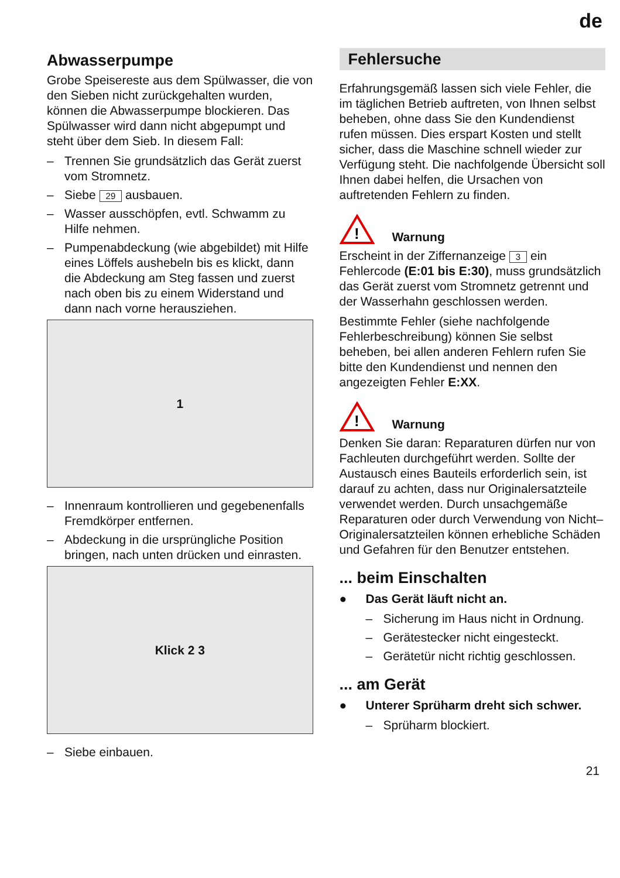de
Abwasserpumpe
Grobe Speisereste aus dem Spülwasser, die von den Sieben nicht zurückgehalten wurden, können die Abwasserpumpe blockieren. Das Spülwasser wird dann nicht abgepumpt und steht über dem Sieb. In diesem Fall:
– Trennen Sie grundsätzlich das Gerät zuerst vom Stromnetz.
– Siebe 29 ausbauen.
– Wasser ausschöpfen, evtl. Schwamm zu Hilfe nehmen.
– Pumpenabdeckung (wie abgebildet) mit Hilfe eines Löffels aushebeln bis es klickt, dann die Abdeckung am Steg fassen und zuerst nach oben bis zu einem Widerstand und dann nach vorne herausziehen.
1
– Innenraum kontrollieren und gegebenenfalls Fremdkörper entfernen.
– Abdeckung in die ursprüngliche Position bringen, nach unten drücken und einrasten.
Klick 2 3
– Siebe einbauen.
Fehlersuche
Erfahrungsgemäß lassen sich viele Fehler, die im täglichen Betrieb auftreten, von Ihnen selbst beheben, ohne dass Sie den Kundendienst rufen müssen. Dies erspart Kosten und stellt sicher, dass die Maschine schnell wieder zur Verfügung steht. Die nachfolgende Übersicht soll Ihnen dabei helfen, die Ursachen von auftretenden Fehlern zu finden.
!
Warnung
Erscheint in der Ziffernanzeige 3 ein Fehlercode (E:01 bis E:30), muss grundsätzlich das Gerät zuerst vom Stromnetz getrennt und der Wasserhahn geschlossen werden.
Bestimmte Fehler (siehe nachfolgende Fehlerbeschreibung) können Sie selbst beheben, bei allen anderen Fehlern rufen Sie bitte den Kundendienst und nennen den angezeigten Fehler E:XX.
!
Warnung
Denken Sie daran: Reparaturen dürfen nur von Fachleuten durchgeführt werden. Sollte der Austausch eines Bauteils erforderlich sein, ist darauf zu achten, dass nur Originalersatzteile verwendet werden. Durch unsachgemäße Reparaturen oder durch Verwendung von Nicht–Originalersatzteilen können erhebliche Schäden und Gefahren für den Benutzer entstehen.
... beim Einschalten
● Das Gerät läuft nicht an.
– Sicherung im Haus nicht in Ordnung.
– Gerätestecker nicht eingesteckt.
– Gerätetür nicht richtig geschlossen.
... am Gerät
● Unterer Sprüharm dreht sich schwer.
– Sprüharm blockiert.
21